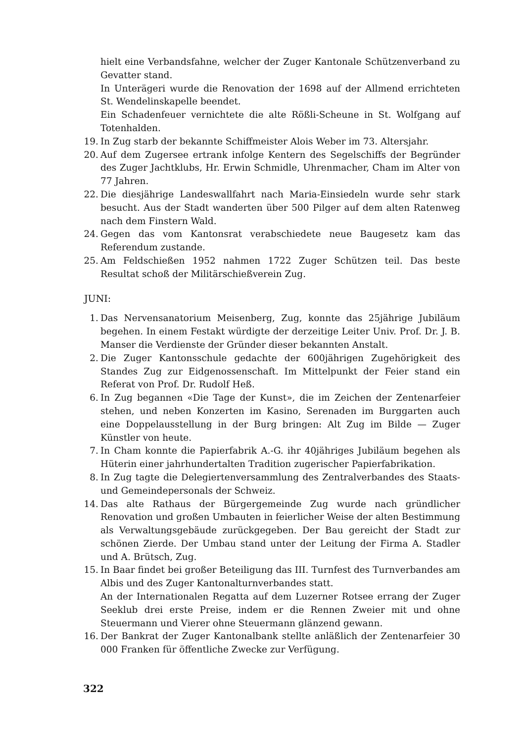hielt eine Verbandsfahne, welcher der Zuger Kantonale Schützenverband zu Gevatter stand.
In Unterägeri wurde die Renovation der 1698 auf der Allmend errichteten St. Wendelinskapelle beendet.
Ein Schadenfeuer vernichtete die alte Rößli-Scheune in St. Wolfgang auf Totenhalden.
19. In Zug starb der bekannte Schiffmeister Alois Weber im 73. Altersjahr.
20. Auf dem Zugersee ertrank infolge Kentern des Segelschiffs der Begründer des Zuger Jachtklubs, Hr. Erwin Schmidle, Uhrenmacher, Cham im Alter von 77 Jahren.
22. Die diesjährige Landeswallfahrt nach Maria-Einsiedeln wurde sehr stark besucht. Aus der Stadt wanderten über 500 Pilger auf dem alten Ratenweg nach dem Finstern Wald.
24. Gegen das vom Kantonsrat verabschiedete neue Baugesetz kam das Referendum zustande.
25. Am Feldschießen 1952 nahmen 1722 Zuger Schützen teil. Das beste Resultat schoß der Militärschießverein Zug.
JUNI:
1. Das Nervensanatorium Meisenberg, Zug, konnte das 25jährige Jubiläum begehen. In einem Festakt würdigte der derzeitige Leiter Univ. Prof. Dr. J. B. Manser die Verdienste der Gründer dieser bekannten Anstalt.
2. Die Zuger Kantonsschule gedachte der 600jährigen Zugehörigkeit des Standes Zug zur Eidgenossenschaft. Im Mittelpunkt der Feier stand ein Referat von Prof. Dr. Rudolf Heß.
6. In Zug begannen «Die Tage der Kunst», die im Zeichen der Zentenarfeier stehen, und neben Konzerten im Kasino, Serenaden im Burggarten auch eine Doppelausstellung in der Burg bringen: Alt Zug im Bilde — Zuger Künstler von heute.
7. In Cham konnte die Papierfabrik A.-G. ihr 40jähriges Jubiläum begehen als Hüterin einer jahrhundertalten Tradition zugerischer Papierfabrikation.
8. In Zug tagte die Delegiertenversammlung des Zentralverbandes des Staats- und Gemeindepersonals der Schweiz.
14. Das alte Rathaus der Bürgergemeinde Zug wurde nach gründlicher Renovation und großen Umbauten in feierlicher Weise der alten Bestimmung als Verwaltungsgebäude zurückgegeben. Der Bau gereicht der Stadt zur schönen Zierde. Der Umbau stand unter der Leitung der Firma A. Stadler und A. Brütsch, Zug.
15. In Baar findet bei großer Beteiligung das III. Turnfest des Turnverbandes am Albis und des Zuger Kantonalturnverbandes statt.
An der Internationalen Regatta auf dem Luzerner Rotsee errang der Zuger Seeklub drei erste Preise, indem er die Rennen Zweier mit und ohne Steuermann und Vierer ohne Steuermann glänzend gewann.
16. Der Bankrat der Zuger Kantonalbank stellte anläßlich der Zentenarfeier 30 000 Franken für öffentliche Zwecke zur Verfügung.
322